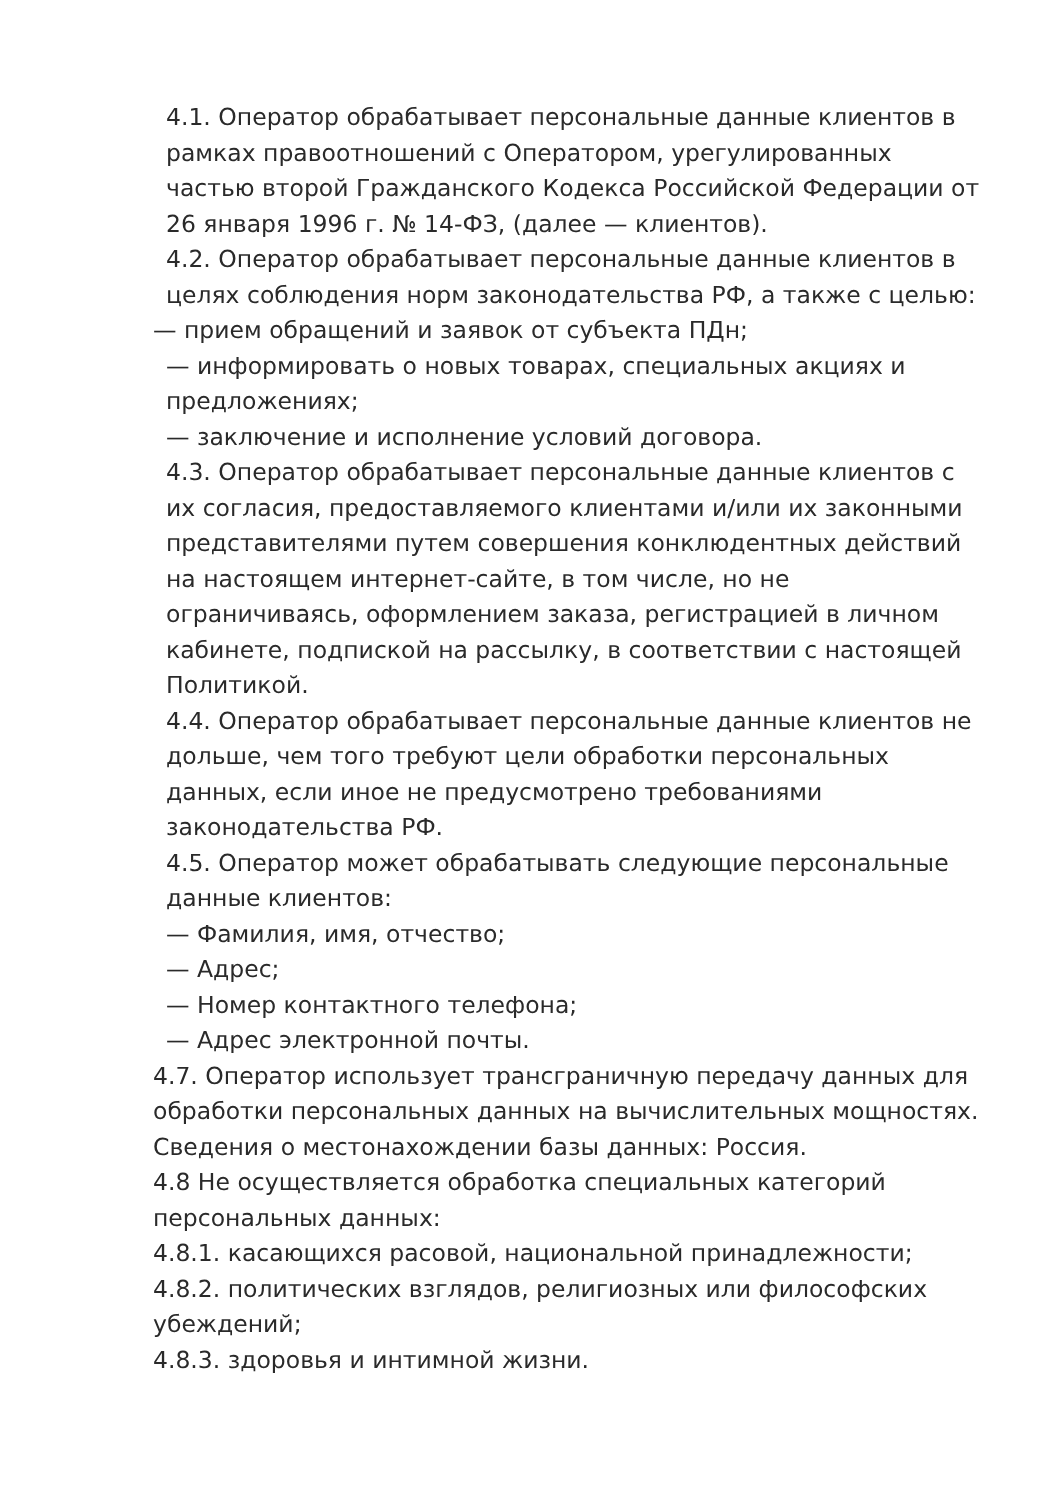4.1. Оператор обрабатывает персональные данные клиентов в рамках правоотношений с Оператором, урегулированных частью второй Гражданского Кодекса Российской Федерации от 26 января 1996 г. № 14-ФЗ, (далее — клиентов).
4.2. Оператор обрабатывает персональные данные клиентов в целях соблюдения норм законодательства РФ, а также с целью:
— прием обращений и заявок от субъекта ПДн;
— информировать о новых товарах, специальных акциях и предложениях;
— заключение и исполнение условий договора.
4.3. Оператор обрабатывает персональные данные клиентов с их согласия, предоставляемого клиентами и/или их законными представителями путем совершения конклюдентных действий на настоящем интернет-сайте, в том числе, но не ограничиваясь, оформлением заказа, регистрацией в личном кабинете, подпиской на рассылку, в соответствии с настоящей Политикой.
4.4. Оператор обрабатывает персональные данные клиентов не дольше, чем того требуют цели обработки персональных данных, если иное не предусмотрено требованиями законодательства РФ.
4.5. Оператор может обрабатывать следующие персональные данные клиентов:
— Фамилия, имя, отчество;
— Адрес;
— Номер контактного телефона;
— Адрес электронной почты.
4.7. Оператор использует трансграничную передачу данных для обработки персональных данных на вычислительных мощностях. Сведения о местонахождении базы данных: Россия.
4.8 Не осуществляется обработка специальных категорий персональных данных:
4.8.1. касающихся расовой, национальной принадлежности;
4.8.2. политических взглядов, религиозных или философских убеждений;
4.8.3. здоровья и интимной жизни.